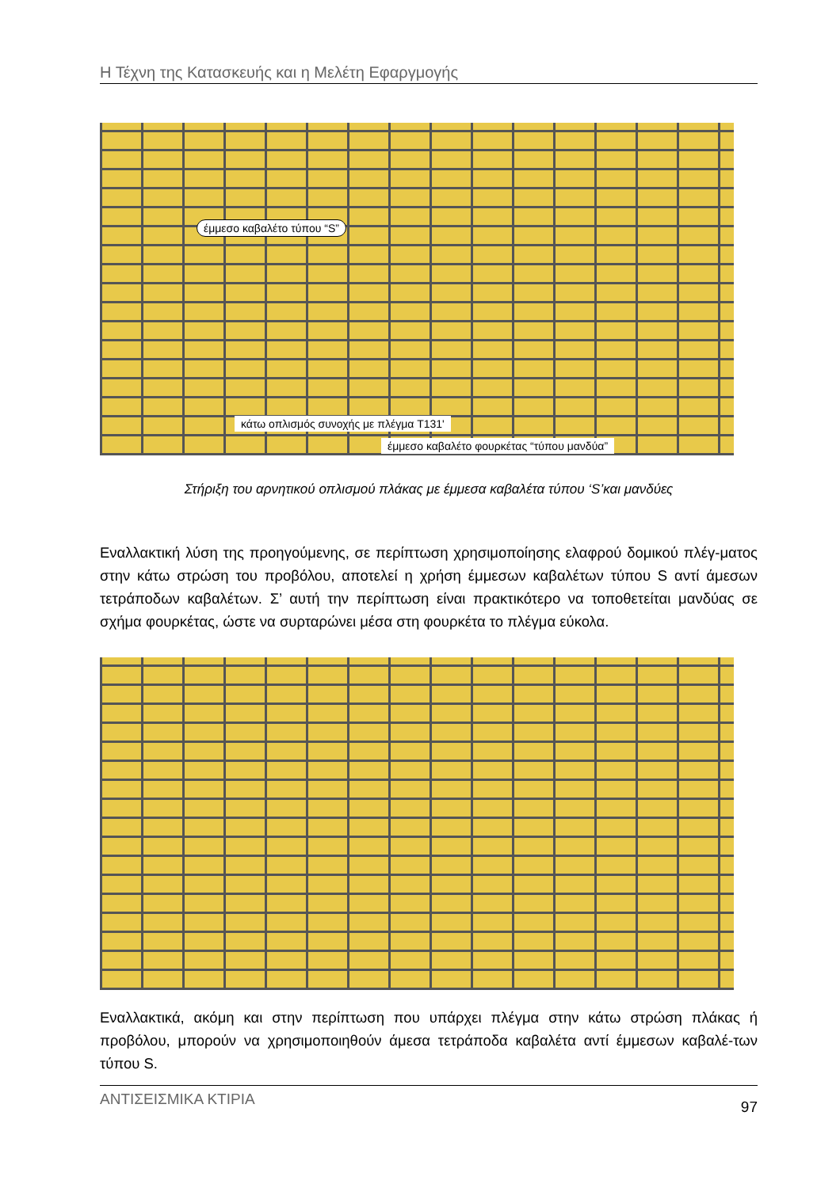Η Τέχνη της Κατασκευής και η Μελέτη Εφαργμογής
έμμεσο καβαλέτο τύπου “S”
κάτω οπλισμός συνοχής με πλέγμα T131'
έμμεσο καβαλέτο φουρκέτας “τύπου μανδύα”
Στήριξη του αρνητικού οπλισμού πλάκας με έμμεσα καβαλέτα τύπου ‘S’και μανδύες
Εναλλακτική λύση της προηγούμενης, σε περίπτωση χρησιμοποίησης ελαφρού δομικού πλέγ-ματος στην κάτω στρώση του προβόλου, αποτελεί η χρήση έμμεσων καβαλέτων τύπου S αντί άμεσων τετράποδων καβαλέτων. Σ’ αυτή την περίπτωση είναι πρακτικότερο να τοποθετείται μανδύας σε σχήμα φουρκέτας, ώστε να συρταρώνει μέσα στη φουρκέτα το πλέγμα εύκολα.
Εναλλακτικά, ακόμη και στην περίπτωση που υπάρχει πλέγμα στην κάτω στρώση πλάκας ή προβόλου, μπορούν να χρησιμοποιηθούν άμεσα τετράποδα καβαλέτα αντί έμμεσων καβαλέ-των τύπου S.
ΑΝΤΙΣΕΙΣΜΙΚΑ ΚΤΙΡΙΑ 97